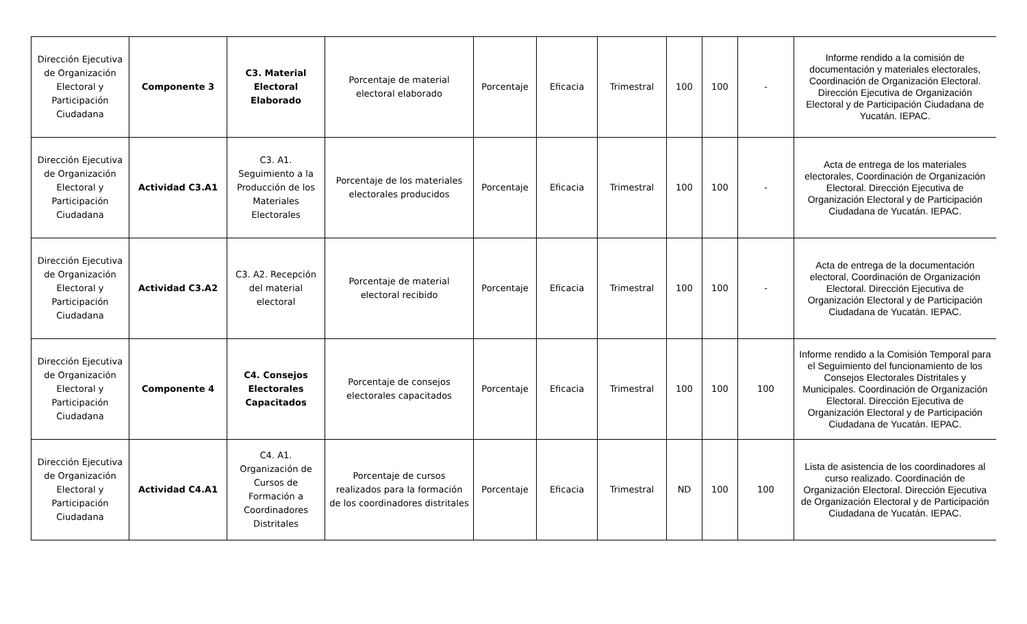| Dirección Ejecutiva de Organización Electoral y Participación Ciudadana | Componente 3 | C3. Material Electoral Elaborado | Porcentaje de material electoral elaborado | Porcentaje | Eficacia | Trimestral | 100 | 100 | - | Informe rendido a la comisión de documentación y materiales electorales, Coordinación de Organización Electoral. Dirección Ejecutiva de Organización Electoral y de Participación Ciudadana de Yucatán. IEPAC. |
| Dirección Ejecutiva de Organización Electoral y Participación Ciudadana | Actividad C3.A1 | C3. A1. Seguimiento a la Producción de los Materiales Electorales | Porcentaje de los materiales electorales producidos | Porcentaje | Eficacia | Trimestral | 100 | 100 | - | Acta de entrega de los materiales electorales, Coordinación de Organización Electoral. Dirección Ejecutiva de Organización Electoral y de Participación Ciudadana de Yucatán. IEPAC. |
| Dirección Ejecutiva de Organización Electoral y Participación Ciudadana | Actividad C3.A2 | C3. A2. Recepción del material electoral | Porcentaje de material electoral recibido | Porcentaje | Eficacia | Trimestral | 100 | 100 | - | Acta de entrega de la documentación electoral, Coordinación de Organización Electoral. Dirección Ejecutiva de Organización Electoral y de Participación Ciudadana de Yucatán. IEPAC. |
| Dirección Ejecutiva de Organización Electoral y Participación Ciudadana | Componente 4 | C4. Consejos Electorales Capacitados | Porcentaje de consejos electorales capacitados | Porcentaje | Eficacia | Trimestral | 100 | 100 | 100 | Informe rendido a la Comisión Temporal para el Seguimiento del funcionamiento de los Consejos Electorales Distritales y Municipales. Coordinación de Organización Electoral. Dirección Ejecutiva de Organización Electoral y de Participación Ciudadana de Yucatán. IEPAC. |
| Dirección Ejecutiva de Organización Electoral y Participación Ciudadana | Actividad C4.A1 | C4. A1. Organización de Cursos de Formación a Coordinadores Distritales | Porcentaje de cursos realizados para la formación de los coordinadores distritales | Porcentaje | Eficacia | Trimestral | ND | 100 | 100 | Lista de asistencia de los coordinadores al curso realizado. Coordinación de Organización Electoral. Dirección Ejecutiva de Organización Electoral y de Participación Ciudadana de Yucatán. IEPAC. |